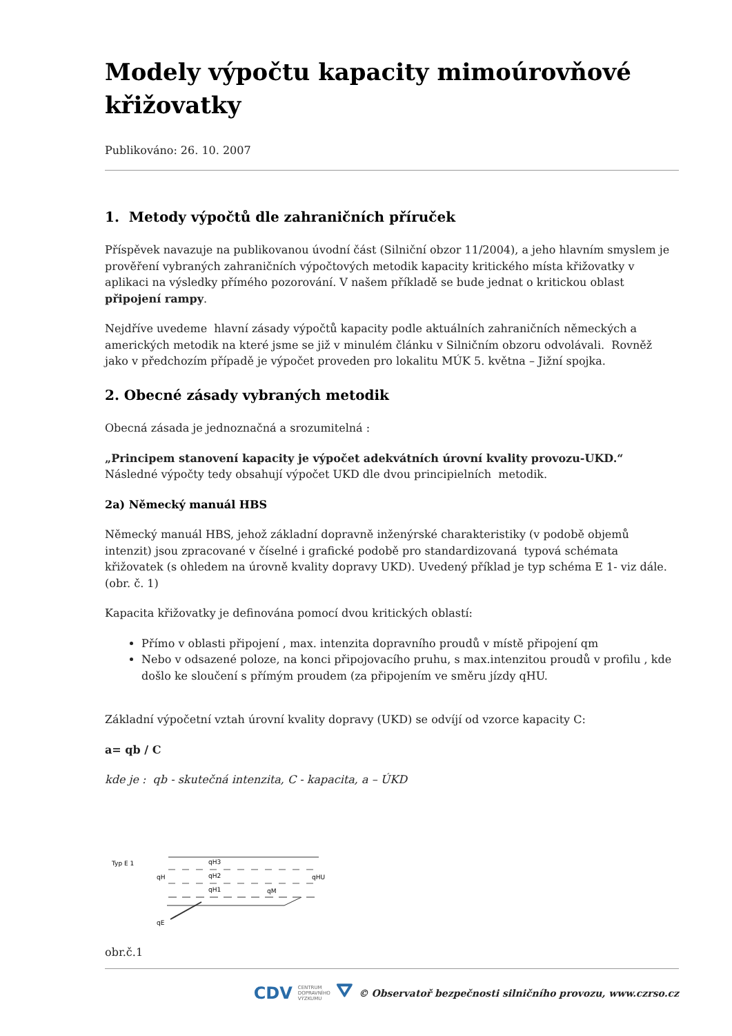Modely výpočtu kapacity mimoúrovňové křižovatky
Publikováno: 26. 10. 2007
1. Metody výpočtů dle zahraničních příruček
Příspěvek navazuje na publikovanou úvodní část (Silniční obzor 11/2004), a jeho hlavním smyslem je prověření vybraných zahraničních výpočtových metodik kapacity kritického místa křižovatky v aplikaci na výsledky přímého pozorování. V našem příkladě se bude jednat o kritickou oblast připojení rampy.
Nejdříve uvedeme hlavní zásady výpočtů kapacity podle aktuálních zahraničních německých a amerických metodik na které jsme se již v minulém článku v Silničním obzoru odvolávali. Rovněž jako v předchozím případě je výpočet proveden pro lokalitu MÚK 5. května – Jižní spojka.
2. Obecné zásady vybraných metodik
Obecná zásada je jednoznačná a srozumitelná :
„Principem stanovení kapacity je výpočet adekvátních úrovní kvality provozu-UKD.“
Následné výpočty tedy obsahují výpočet UKD dle dvou principielních metodik.
2a) Německý manuál HBS
Německý manuál HBS, jehož základní dopravně inženýrské charakteristiky (v podobě objemů intenzit) jsou zpracované v číselné i grafické podobě pro standardizovaná typová schémata křižovatek (s ohledem na úrovně kvality dopravy UKD). Uvedený příklad je typ schéma E 1- viz dále. (obr. č. 1)
Kapacita křižovatky je definována pomocí dvou kritických oblastí:
Přímo v oblasti připojení , max. intenzita dopravního proudů v místě připojení qm
Nebo v odsazené poloze, na konci připojovacího pruhu, s max.intenzitou proudů v profilu , kde došlo ke sloučení s přímým proudem (za připojením ve směru jízdy qHU.
Základní výpočetní vztah úrovní kvality dopravy (UKD) se odvíjí od vzorce kapacity C:
a= qb / C
kde je : qb - skutečná intenzita, C - kapacita, a – ÚKD
Typ E 1
qH
qE
qH3
qH2
qH1
qHU
qM
obr.č.1
CDV CENTRUM
DOPRAVNÍHO
VÝZKUMU ⛛ © Observatoř bezpečnosti silničního provozu, www.czrso.cz